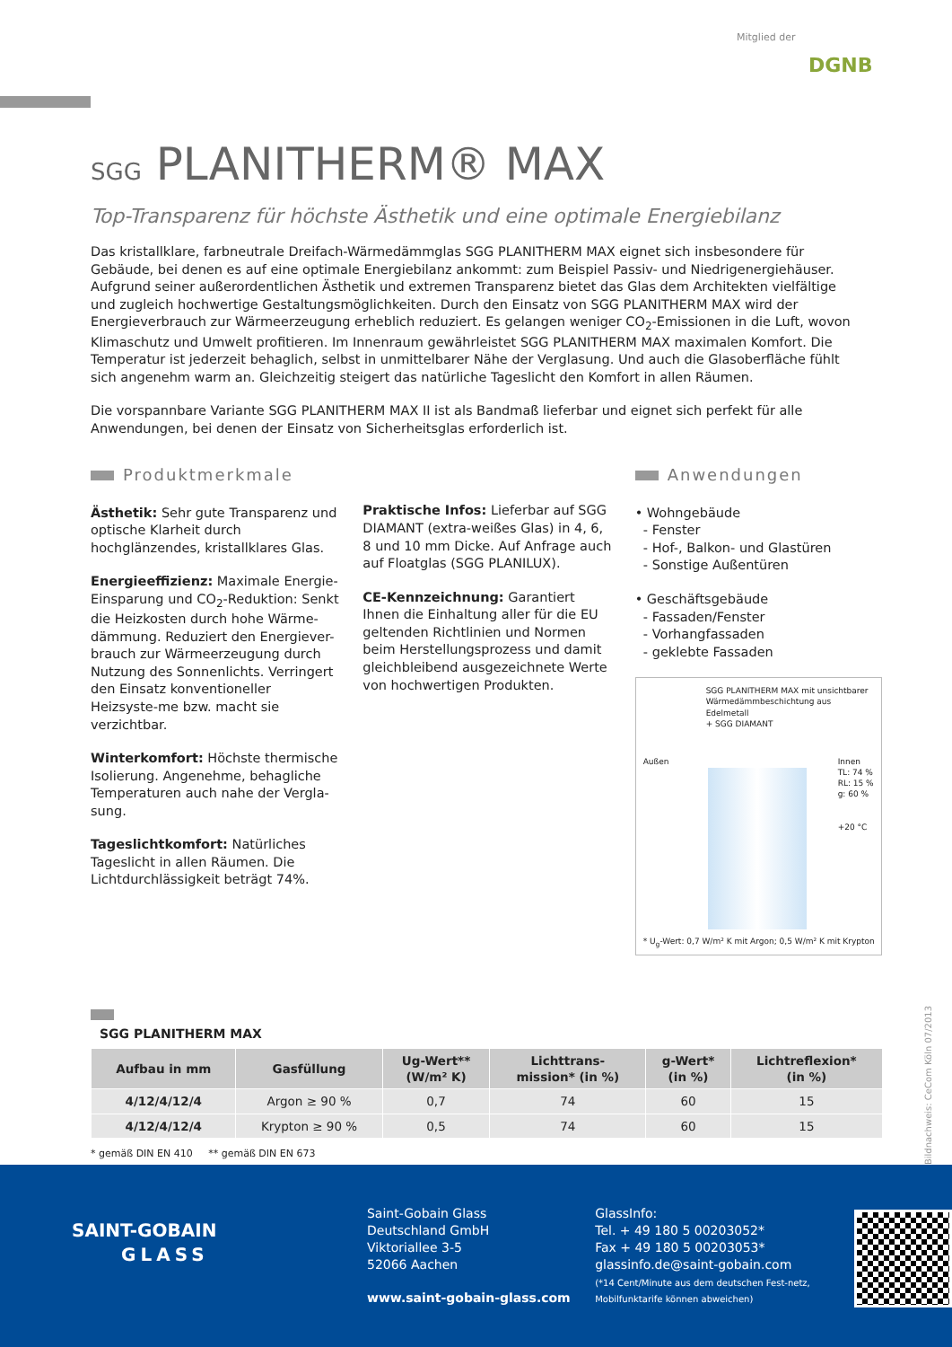Mitglied der
DGNB
SGG PLANITHERM® MAX
Top-Transparenz für höchste Ästhetik und eine optimale Energiebilanz
Das kristallklare, farbneutrale Dreifach-Wärmedämmglas SGG PLANITHERM MAX eignet sich insbesondere für Gebäude, bei denen es auf eine optimale Energiebilanz ankommt: zum Beispiel Passiv- und Niedrigenergiehäuser. Aufgrund seiner außerordentlichen Ästhetik und extremen Transparenz bietet das Glas dem Architekten vielfältige und zugleich hochwertige Gestaltungsmöglichkeiten. Durch den Einsatz von SGG PLANITHERM MAX wird der Energieverbrauch zur Wärmeerzeugung erheblich reduziert. Es gelangen weniger CO<sub>2</sub>-Emissionen in die Luft, wovon Klimaschutz und Umwelt profitieren. Im Innenraum gewährleistet SGG PLANITHERM MAX maximalen Komfort. Die Temperatur ist jederzeit behaglich, selbst in unmittelbarer Nähe der Verglasung. Und auch die Glasoberfläche fühlt sich angenehm warm an. Gleichzeitig steigert das natürliche Tageslicht den Komfort in allen Räumen.
Die vorspannbare Variante SGG PLANITHERM MAX II ist als Bandmaß lieferbar und eignet sich perfekt für alle Anwendungen, bei denen der Einsatz von Sicherheitsglas erforderlich ist.
Produktmerkmale
Ästhetik: Sehr gute Transparenz und optische Klarheit durch hochglänzendes, kristallklares Glas.
Energieeffizienz: Maximale Energie-Einsparung und CO<sub>2</sub>-Reduktion: Senkt die Heizkosten durch hohe Wärme-dämmung. Reduziert den Energiever-brauch zur Wärmeerzeugung durch Nutzung des Sonnenlichts. Verringert den Einsatz konventioneller Heizsyste-me bzw. macht sie verzichtbar.
Winterkomfort: Höchste thermische Isolierung. Angenehme, behagliche Temperaturen auch nahe der Vergla-sung.
Tageslichtkomfort: Natürliches Tageslicht in allen Räumen. Die Lichtdurchlässigkeit beträgt 74%.
Praktische Infos: Lieferbar auf SGG DIAMANT (extra-weißes Glas) in 4, 6, 8 und 10 mm Dicke. Auf Anfrage auch auf Floatglas (SGG PLANILUX).
CE-Kennzeichnung: Garantiert Ihnen die Einhaltung aller für die EU geltenden Richtlinien und Normen beim Herstellungsprozess und damit gleichbleibend ausgezeichnete Werte von hochwertigen Produkten.
Anwendungen
• Wohngebäude
- Fenster
- Hof-, Balkon- und Glastüren
- Sonstige Außentüren
• Geschäftsgebäude
- Fassaden/Fenster
- Vorhangfassaden
- geklebte Fassaden
SGG PLANITHERM MAX mit unsichtbarer Wärmedämmbeschichtung aus Edelmetall
+ SGG DIAMANT
Außen Innen
TL: 74 %
RL: 15 %
g: 60 %
+20 °C
* U<sub>g</sub>-Wert: 0,7 W/m² K mit Argon; 0,5 W/m² K mit Krypton
SGG PLANITHERM MAX
| Aufbau in mm | Gasfüllung | Ug-Wert** (W/m² K) | Lichttrans- mission* (in %) | g-Wert* (in %) | Lichtreflexion* (in %) |
| --- | --- | --- | --- | --- | --- |
| 4/12/4/12/4 | Argon ≥ 90 % | 0,7 | 74 | 60 | 15 |
| 4/12/4/12/4 | Krypton ≥ 90 % | 0,5 | 74 | 60 | 15 |
* gemäß DIN EN 410 ** gemäß DIN EN 673
Bildnachweis: CeCom Köln 07/2013
SAINT-GOBAIN
GLASS
Saint-Gobain Glass
Deutschland GmbH
Viktoriallee 3-5
52066 Aachen
www.saint-gobain-glass.com
GlassInfo:
Tel. + 49 180 5 00203052*
Fax + 49 180 5 00203053*
glassinfo.de@saint-gobain.com
(*14 Cent/Minute aus dem deutschen Fest-netz, Mobilfunktarife können abweichen)